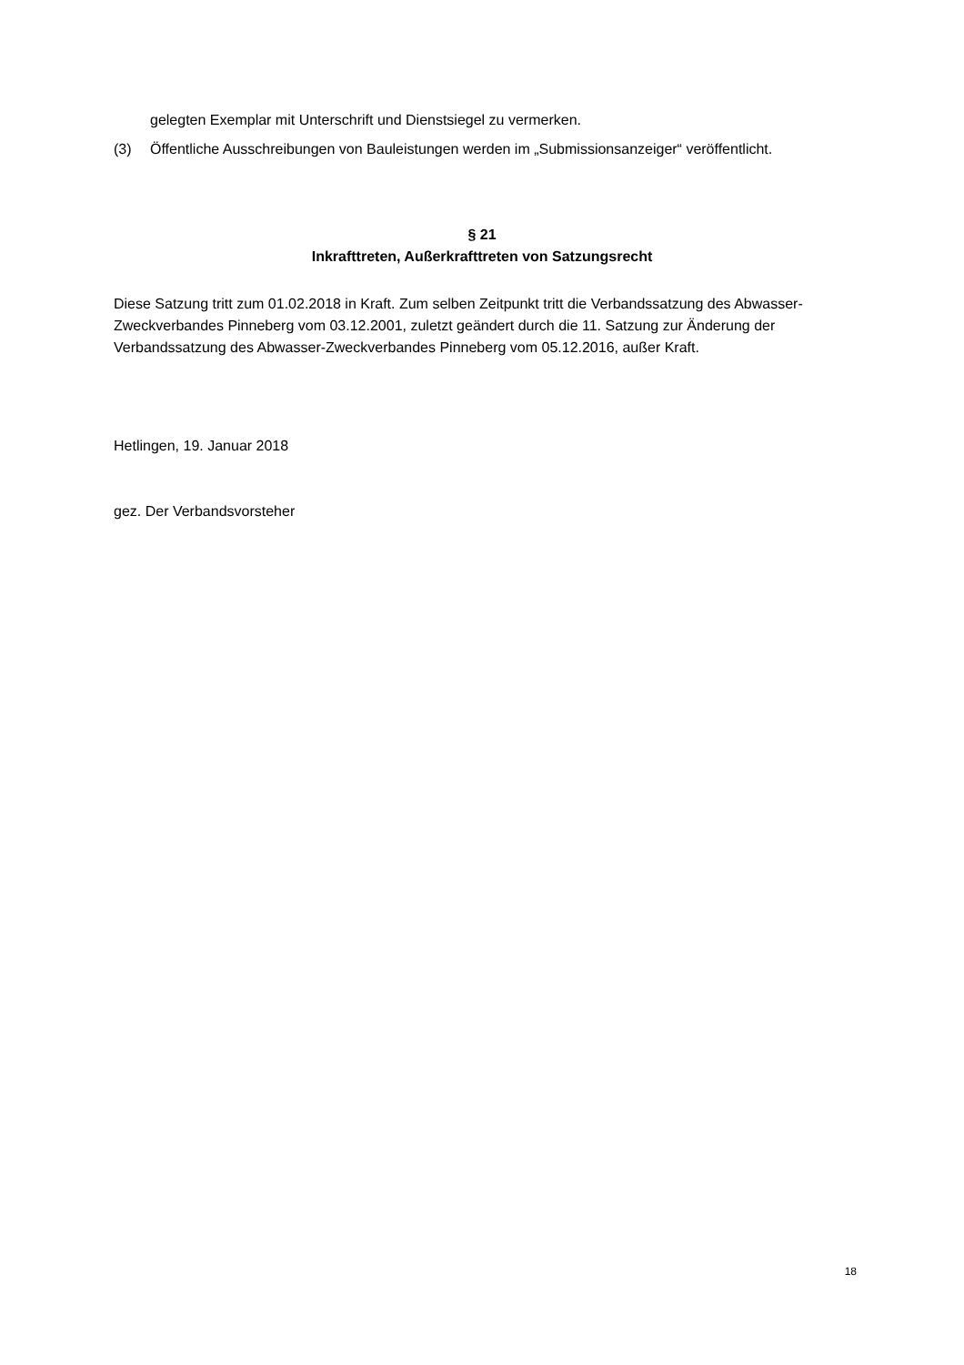gelegten Exemplar mit Unterschrift und Dienstsiegel zu vermerken.
(3) Öffentliche Ausschreibungen von Bauleistungen werden im „Submissionsanzeiger“ veröffentlicht.
§ 21
Inkrafttreten, Außerkrafttreten von Satzungsrecht
Diese Satzung tritt zum 01.02.2018 in Kraft. Zum selben Zeitpunkt tritt die Verbandssatzung des Abwasser-Zweckverbandes Pinneberg vom 03.12.2001, zuletzt geändert durch die 11. Satzung zur Änderung der Verbandssatzung des Abwasser-Zweckverbandes Pinneberg vom 05.12.2016, außer Kraft.
Hetlingen, 19. Januar 2018
gez. Der Verbandsvorsteher
18